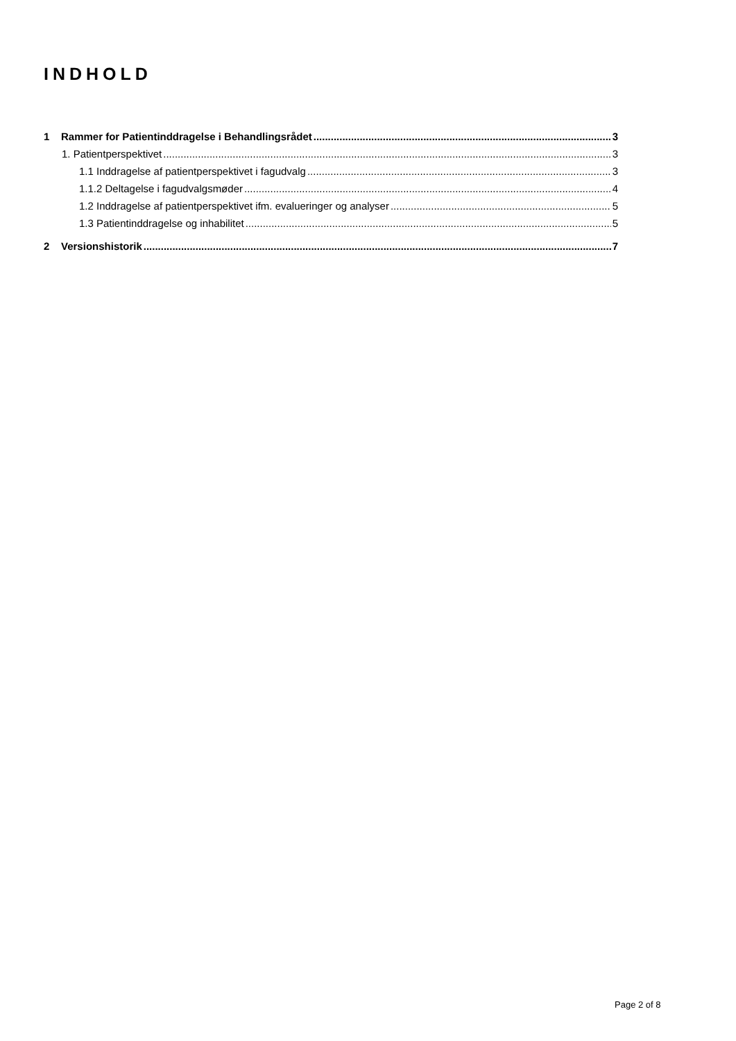INDHOLD
1 Rammer for Patientinddragelse i Behandlingsrådet 3
1. Patientperspektivet 3
1.1 Inddragelse af patientperspektivet i fagudvalg 3
1.1.2 Deltagelse i fagudvalgsmøder 4
1.2 Inddragelse af patientperspektivet ifm. evalueringer og analyser 5
1.3 Patientinddragelse og inhabilitet 5
2 Versionshistorik 7
Page 2 of 8